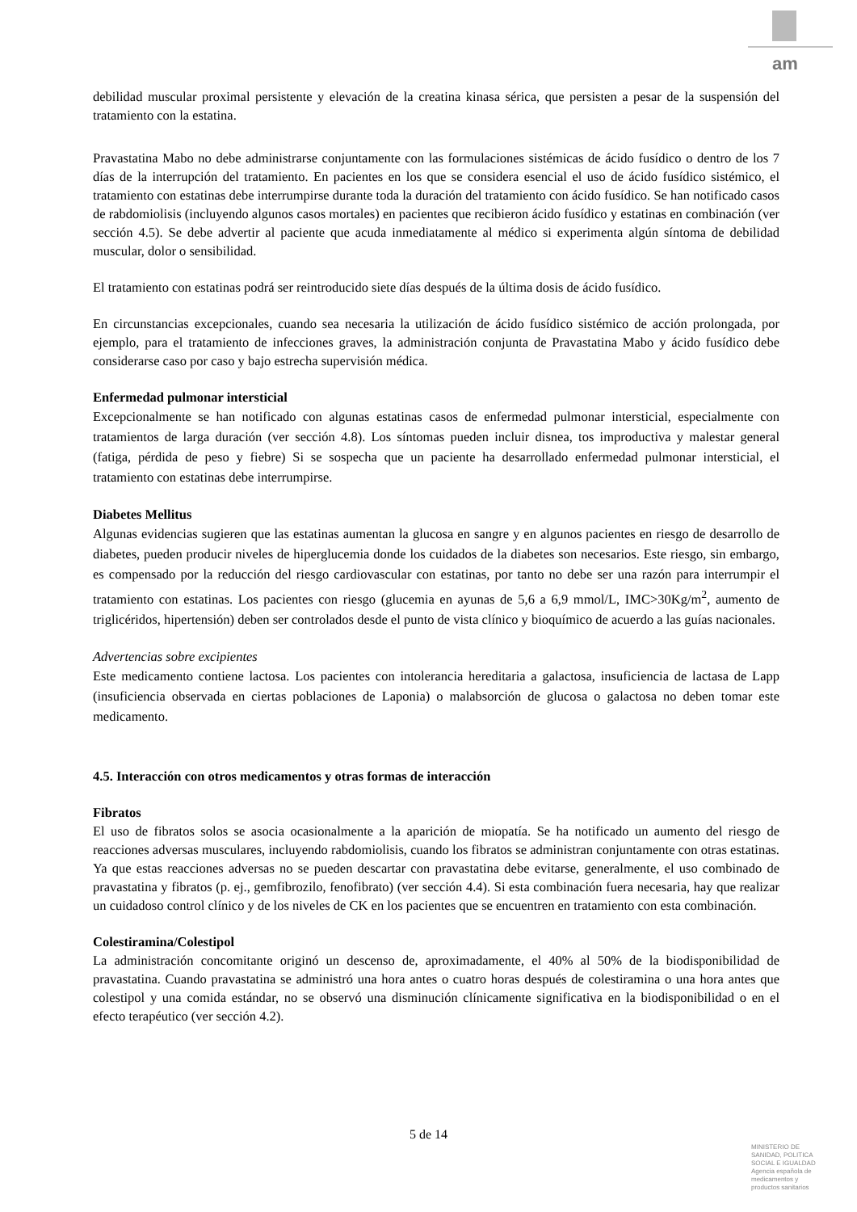am
debilidad muscular proximal persistente y elevación de la creatina kinasa sérica, que persisten a pesar de la suspensión del tratamiento con la estatina.
Pravastatina Mabo no debe administrarse conjuntamente con las formulaciones sistémicas de ácido fusídico o dentro de los 7 días de la interrupción del tratamiento. En pacientes en los que se considera esencial el uso de ácido fusídico sistémico, el tratamiento con estatinas debe interrumpirse durante toda la duración del tratamiento con ácido fusídico. Se han notificado casos de rabdomiolisis (incluyendo algunos casos mortales) en pacientes que recibieron ácido fusídico y estatinas en combinación (ver sección 4.5). Se debe advertir al paciente que acuda inmediatamente al médico si experimenta algún síntoma de debilidad muscular, dolor o sensibilidad.
El tratamiento con estatinas podrá ser reintroducido siete días después de la última dosis de ácido fusídico.
En circunstancias excepcionales, cuando sea necesaria la utilización de ácido fusídico sistémico de acción prolongada, por ejemplo, para el tratamiento de infecciones graves, la administración conjunta de Pravastatina Mabo y ácido fusídico debe considerarse caso por caso y bajo estrecha supervisión médica.
Enfermedad pulmonar intersticial
Excepcionalmente se han notificado con algunas estatinas casos de enfermedad pulmonar intersticial, especialmente con tratamientos de larga duración (ver sección 4.8). Los síntomas pueden incluir disnea, tos improductiva y malestar general (fatiga, pérdida de peso y fiebre) Si se sospecha que un paciente ha desarrollado enfermedad pulmonar intersticial, el tratamiento con estatinas debe interrumpirse.
Diabetes Mellitus
Algunas evidencias sugieren que las estatinas aumentan la glucosa en sangre y en algunos pacientes en riesgo de desarrollo de diabetes, pueden producir niveles de hiperglucemia donde los cuidados de la diabetes son necesarios. Este riesgo, sin embargo, es compensado por la reducción del riesgo cardiovascular con estatinas, por tanto no debe ser una razón para interrumpir el tratamiento con estatinas. Los pacientes con riesgo (glucemia en ayunas de 5,6 a 6,9 mmol/L, IMC>30Kg/m<sup>2</sup>, aumento de triglicéridos, hipertensión) deben ser controlados desde el punto de vista clínico y bioquímico de acuerdo a las guías nacionales.
Advertencias sobre excipientes
Este medicamento contiene lactosa. Los pacientes con intolerancia hereditaria a galactosa, insuficiencia de lactasa de Lapp (insuficiencia observada en ciertas poblaciones de Laponia) o malabsorción de glucosa o galactosa no deben tomar este medicamento.
4.5. Interacción con otros medicamentos y otras formas de interacción
Fibratos
El uso de fibratos solos se asocia ocasionalmente a la aparición de miopatía. Se ha notificado un aumento del riesgo de reacciones adversas musculares, incluyendo rabdomiolisis, cuando los fibratos se administran conjuntamente con otras estatinas. Ya que estas reacciones adversas no se pueden descartar con pravastatina debe evitarse, generalmente, el uso combinado de pravastatina y fibratos (p. ej., gemfibrozilo, fenofibrato) (ver sección 4.4). Si esta combinación fuera necesaria, hay que realizar un cuidadoso control clínico y de los niveles de CK en los pacientes que se encuentren en tratamiento con esta combinación.
Colestiramina/Colestipol
La administración concomitante originó un descenso de, aproximadamente, el 40% al 50% de la biodisponibilidad de pravastatina. Cuando pravastatina se administró una hora antes o cuatro horas después de colestiramina o una hora antes que colestipol y una comida estándar, no se observó una disminución clínicamente significativa en la biodisponibilidad o en el efecto terapéutico (ver sección 4.2).
5 de 14
MINISTERIO DE
SANIDAD, POLITICA
SOCIAL E IGUALDAD
Agencia española de
medicamentos y
productos sanitarios